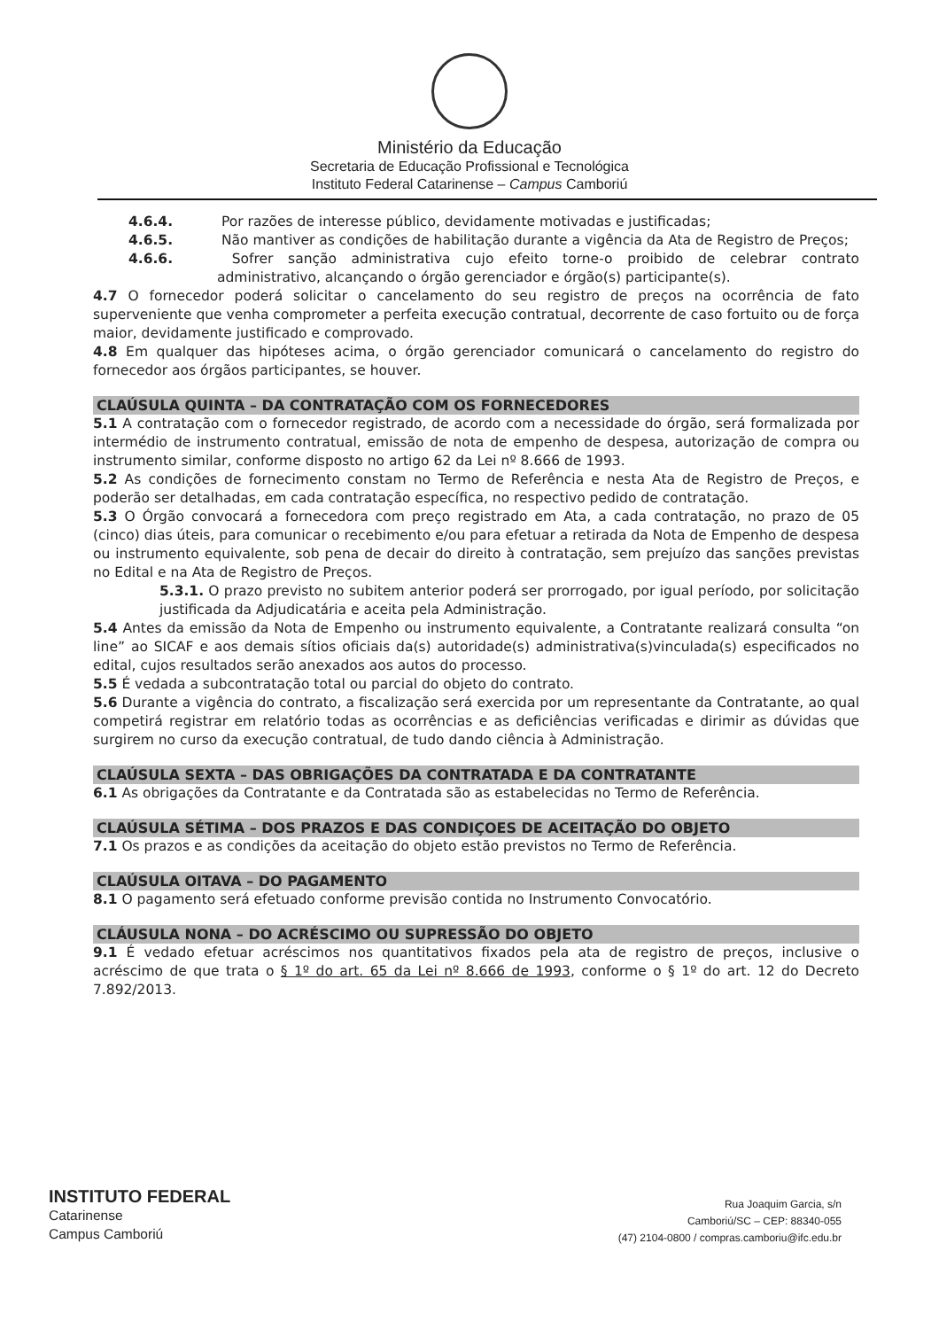Ministério da Educação
Secretaria de Educação Profissional e Tecnológica
Instituto Federal Catarinense – Campus Camboriú
4.6.4. Por razões de interesse público, devidamente motivadas e justificadas;
4.6.5. Não mantiver as condições de habilitação durante a vigência da Ata de Registro de Preços;
4.6.6. Sofrer sanção administrativa cujo efeito torne-o proibido de celebrar contrato administrativo, alcançando o órgão gerenciador e órgão(s) participante(s).
4.7 O fornecedor poderá solicitar o cancelamento do seu registro de preços na ocorrência de fato superveniente que venha comprometer a perfeita execução contratual, decorrente de caso fortuito ou de força maior, devidamente justificado e comprovado.
4.8 Em qualquer das hipóteses acima, o órgão gerenciador comunicará o cancelamento do registro do fornecedor aos órgãos participantes, se houver.
CLAÚSULA QUINTA – DA CONTRATAÇÃO COM OS FORNECEDORES
5.1 A contratação com o fornecedor registrado, de acordo com a necessidade do órgão, será formalizada por intermédio de instrumento contratual, emissão de nota de empenho de despesa, autorização de compra ou instrumento similar, conforme disposto no artigo 62 da Lei nº 8.666 de 1993.
5.2 As condições de fornecimento constam no Termo de Referência e nesta Ata de Registro de Preços, e poderão ser detalhadas, em cada contratação específica, no respectivo pedido de contratação.
5.3 O Órgão convocará a fornecedora com preço registrado em Ata, a cada contratação, no prazo de 05 (cinco) dias úteis, para comunicar o recebimento e/ou para efetuar a retirada da Nota de Empenho de despesa ou instrumento equivalente, sob pena de decair do direito à contratação, sem prejuízo das sanções previstas no Edital e na Ata de Registro de Preços.
5.3.1. O prazo previsto no subitem anterior poderá ser prorrogado, por igual período, por solicitação justificada da Adjudicatária e aceita pela Administração.
5.4 Antes da emissão da Nota de Empenho ou instrumento equivalente, a Contratante realizará consulta “on line” ao SICAF e aos demais sítios oficiais da(s) autoridade(s) administrativa(s)vinculada(s) especificados no edital, cujos resultados serão anexados aos autos do processo.
5.5 É vedada a subcontratação total ou parcial do objeto do contrato.
5.6 Durante a vigência do contrato, a fiscalização será exercida por um representante da Contratante, ao qual competirá registrar em relatório todas as ocorrências e as deficiências verificadas e dirimir as dúvidas que surgirem no curso da execução contratual, de tudo dando ciência à Administração.
CLAÚSULA SEXTA – DAS OBRIGAÇÕES DA CONTRATADA E DA CONTRATANTE
6.1 As obrigações da Contratante e da Contratada são as estabelecidas no Termo de Referência.
CLAÚSULA SÉTIMA – DOS PRAZOS E DAS CONDIÇOES DE ACEITAÇÃO DO OBJETO
7.1 Os prazos e as condições da aceitação do objeto estão previstos no Termo de Referência.
CLAÚSULA OITAVA – DO PAGAMENTO
8.1 O pagamento será efetuado conforme previsão contida no Instrumento Convocatório.
CLÁUSULA NONA – DO ACRÉSCIMO OU SUPRESSÃO DO OBJETO
9.1 É vedado efetuar acréscimos nos quantitativos fixados pela ata de registro de preços, inclusive o acréscimo de que trata o § 1º do art. 65 da Lei nº 8.666 de 1993, conforme o § 1º do art. 12 do Decreto 7.892/2013.
INSTITUTO FEDERAL
Catarinense
Campus Camboriú
Rua Joaquim Garcia, s/n
Camboriú/SC – CEP: 88340-055
(47) 2104-0800 / compras.camboriu@ifc.edu.br